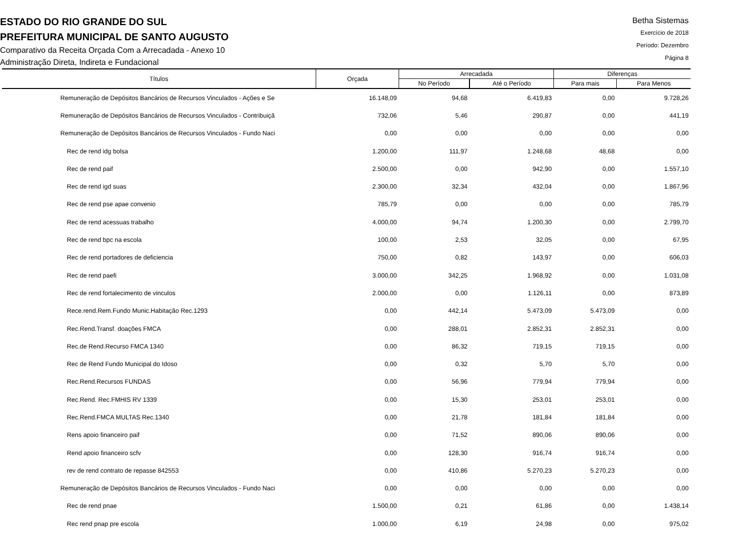ESTADO DO RIO GRANDE DO SUL
PREFEITURA MUNICIPAL DE SANTO AUGUSTO
Comparativo da Receita Orçada Com a Arrecadada - Anexo 10
Administração Direta, Indireta e Fundacional
Betha Sistemas
Exercício de 2018
Período: Dezembro
Página 8
| Títulos | Orçada | Arrecadada | | Diferenças | |
| --- | --- | --- | --- | --- | --- |
| | | No Período | Até o Período | Para mais | Para Menos |
| Remuneração de Depósitos Bancários de Recursos Vinculados - Ações e Se | 16.148,09 | 94,68 | 6.419,83 | 0,00 | 9.728,26 |
| Remuneração de Depósitos Bancários de Recursos Vinculados - Contribuiçã | 732,06 | 5,46 | 290,87 | 0,00 | 441,19 |
| Remuneração de Depósitos Bancários de Recursos Vinculados - Fundo Naci | 0,00 | 0,00 | 0,00 | 0,00 | 0,00 |
| Rec de rend idg bolsa | 1.200,00 | 111,97 | 1.248,68 | 48,68 | 0,00 |
| Rec de rend paif | 2.500,00 | 0,00 | 942,90 | 0,00 | 1.557,10 |
| Rec de rend igd suas | 2.300,00 | 32,34 | 432,04 | 0,00 | 1.867,96 |
| Rec de rend pse apae convenio | 785,79 | 0,00 | 0,00 | 0,00 | 785,79 |
| Rec de rend acessuas trabalho | 4.000,00 | 94,74 | 1.200,30 | 0,00 | 2.799,70 |
| Rec de rend bpc na escola | 100,00 | 2,53 | 32,05 | 0,00 | 67,95 |
| Rec de rend portadores de deficiencia | 750,00 | 0,82 | 143,97 | 0,00 | 606,03 |
| Rec de rend paefi | 3.000,00 | 342,25 | 1.968,92 | 0,00 | 1.031,08 |
| Rec de rend fortalecimento de vinculos | 2.000,00 | 0,00 | 1.126,11 | 0,00 | 873,89 |
| Rece.rend.Rem.Fundo Munic.Habitação Rec.1293 | 0,00 | 442,14 | 5.473,09 | 5.473,09 | 0,00 |
| Rec.Rend.Transf. doações FMCA | 0,00 | 288,01 | 2.852,31 | 2.852,31 | 0,00 |
| Rec.de Rend.Recurso FMCA 1340 | 0,00 | 86,32 | 719,15 | 719,15 | 0,00 |
| Rec de Rend Fundo Municipal do Idoso | 0,00 | 0,32 | 5,70 | 5,70 | 0,00 |
| Rec.Rend.Recursos FUNDAS | 0,00 | 56,96 | 779,94 | 779,94 | 0,00 |
| Rec.Rend. Rec.FMHIS RV 1339 | 0,00 | 15,30 | 253,01 | 253,01 | 0,00 |
| Rec.Rend.FMCA MULTAS Rec.1340 | 0,00 | 21,78 | 181,84 | 181,84 | 0,00 |
| Rens apoio financeiro paif | 0,00 | 71,52 | 890,06 | 890,06 | 0,00 |
| Rend apoio financeiro scfv | 0,00 | 128,30 | 916,74 | 916,74 | 0,00 |
| rev de rend contrato de repasse 842553 | 0,00 | 410,86 | 5.270,23 | 5.270,23 | 0,00 |
| Remuneração de Depósitos Bancários de Recursos Vinculados - Fundo Naci | 0,00 | 0,00 | 0,00 | 0,00 | 0,00 |
| Rec de rend pnae | 1.500,00 | 0,21 | 61,86 | 0,00 | 1.438,14 |
| Rec rend pnap pre escola | 1.000,00 | 6,19 | 24,98 | 0,00 | 975,02 |